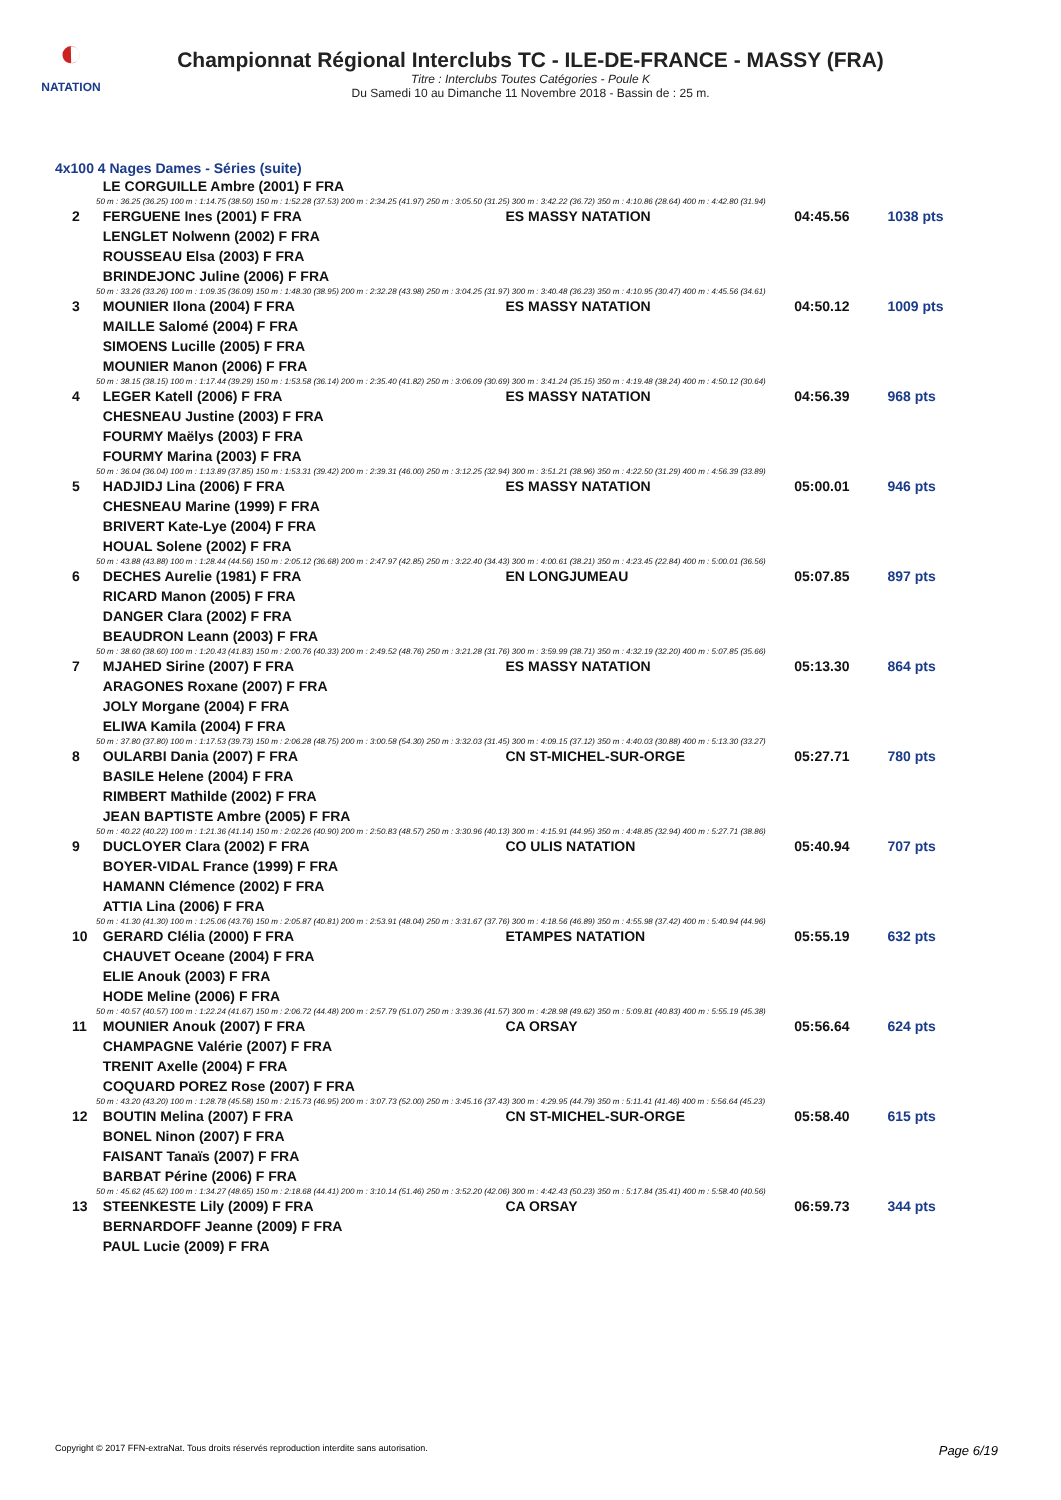◐
NATATION
Championnat Régional Interclubs TC - ILE-DE-FRANCE - MASSY (FRA)
Titre : Interclubs Toutes Catégories - Poule K
Du Samedi 10 au Dimanche 11 Novembre 2018 - Bassin de : 25 m.
4x100 4 Nages Dames - Séries (suite)
| | LE CORGUILLE Ambre (2001) F FRA | | | |
| 50 m : 36.25 (36.25) 100 m : 1:14.75 (38.50) 150 m : 1:52.28 (37.53) 200 m : 2:34.25 (41.97) 250 m : 3:05.50 (31.25) 300 m : 3:42.22 (36.72) 350 m : 4:10.86 (28.64) 400 m : 4:42.80 (31.94) | | | | |
| 2 | FERGUENE Ines (2001) F FRA | ES MASSY NATATION | 04:45.56 | 1038 pts |
| | LENGLET Nolwenn (2002) F FRA | | | |
| | ROUSSEAU Elsa (2003) F FRA | | | |
| | BRINDEJONC Juline (2006) F FRA | | | |
| 50 m : 33.26 (33.26) 100 m : 1:09.35 (36.09) 150 m : 1:48.30 (38.95) 200 m : 2:32.28 (43.98) 250 m : 3:04.25 (31.97) 300 m : 3:40.48 (36.23) 350 m : 4:10.95 (30.47) 400 m : 4:45.56 (34.61) | | | | |
| 3 | MOUNIER Ilona (2004) F FRA | ES MASSY NATATION | 04:50.12 | 1009 pts |
| | MAILLE Salomé (2004) F FRA | | | |
| | SIMOENS Lucille (2005) F FRA | | | |
| | MOUNIER Manon (2006) F FRA | | | |
| 50 m : 38.15 (38.15) 100 m : 1:17.44 (39.29) 150 m : 1:53.58 (36.14) 200 m : 2:35.40 (41.82) 250 m : 3:06.09 (30.69) 300 m : 3:41.24 (35.15) 350 m : 4:19.48 (38.24) 400 m : 4:50.12 (30.64) | | | | |
| 4 | LEGER Katell (2006) F FRA | ES MASSY NATATION | 04:56.39 | 968 pts |
| | CHESNEAU Justine (2003) F FRA | | | |
| | FOURMY Maëlys (2003) F FRA | | | |
| | FOURMY Marina (2003) F FRA | | | |
| 50 m : 36.04 (36.04) 100 m : 1:13.89 (37.85) 150 m : 1:53.31 (39.42) 200 m : 2:39.31 (46.00) 250 m : 3:12.25 (32.94) 300 m : 3:51.21 (38.96) 350 m : 4:22.50 (31.29) 400 m : 4:56.39 (33.89) | | | | |
| 5 | HADJIDJ Lina (2006) F FRA | ES MASSY NATATION | 05:00.01 | 946 pts |
| | CHESNEAU Marine (1999) F FRA | | | |
| | BRIVERT Kate-Lye (2004) F FRA | | | |
| | HOUAL Solene (2002) F FRA | | | |
| 50 m : 43.88 (43.88) 100 m : 1:28.44 (44.56) 150 m : 2:05.12 (36.68) 200 m : 2:47.97 (42.85) 250 m : 3:22.40 (34.43) 300 m : 4:00.61 (38.21) 350 m : 4:23.45 (22.84) 400 m : 5:00.01 (36.56) | | | | |
| 6 | DECHES Aurelie (1981) F FRA | EN LONGJUMEAU | 05:07.85 | 897 pts |
| | RICARD Manon (2005) F FRA | | | |
| | DANGER Clara (2002) F FRA | | | |
| | BEAUDRON Leann (2003) F FRA | | | |
| 50 m : 38.60 (38.60) 100 m : 1:20.43 (41.83) 150 m : 2:00.76 (40.33) 200 m : 2:49.52 (48.76) 250 m : 3:21.28 (31.76) 300 m : 3:59.99 (38.71) 350 m : 4:32.19 (32.20) 400 m : 5:07.85 (35.66) | | | | |
| 7 | MJAHED Sirine (2007) F FRA | ES MASSY NATATION | 05:13.30 | 864 pts |
| | ARAGONES Roxane (2007) F FRA | | | |
| | JOLY Morgane (2004) F FRA | | | |
| | ELIWA Kamila (2004) F FRA | | | |
| 50 m : 37.80 (37.80) 100 m : 1:17.53 (39.73) 150 m : 2:06.28 (48.75) 200 m : 3:00.58 (54.30) 250 m : 3:32.03 (31.45) 300 m : 4:09.15 (37.12) 350 m : 4:40.03 (30.88) 400 m : 5:13.30 (33.27) | | | | |
| 8 | OULARBI Dania (2007) F FRA | CN ST-MICHEL-SUR-ORGE | 05:27.71 | 780 pts |
| | BASILE Helene (2004) F FRA | | | |
| | RIMBERT Mathilde (2002) F FRA | | | |
| | JEAN BAPTISTE Ambre (2005) F FRA | | | |
| 50 m : 40.22 (40.22) 100 m : 1:21.36 (41.14) 150 m : 2:02.26 (40.90) 200 m : 2:50.83 (48.57) 250 m : 3:30.96 (40.13) 300 m : 4:15.91 (44.95) 350 m : 4:48.85 (32.94) 400 m : 5:27.71 (38.86) | | | | |
| 9 | DUCLOYER Clara (2002) F FRA | CO ULIS NATATION | 05:40.94 | 707 pts |
| | BOYER-VIDAL France (1999) F FRA | | | |
| | HAMANN Clémence (2002) F FRA | | | |
| | ATTIA Lina (2006) F FRA | | | |
| 50 m : 41.30 (41.30) 100 m : 1:25.06 (43.76) 150 m : 2:05.87 (40.81) 200 m : 2:53.91 (48.04) 250 m : 3:31.67 (37.76) 300 m : 4:18.56 (46.89) 350 m : 4:55.98 (37.42) 400 m : 5:40.94 (44.96) | | | | |
| 10 | GERARD Clélia (2000) F FRA | ETAMPES NATATION | 05:55.19 | 632 pts |
| | CHAUVET Oceane (2004) F FRA | | | |
| | ELIE Anouk (2003) F FRA | | | |
| | HODE Meline (2006) F FRA | | | |
| 50 m : 40.57 (40.57) 100 m : 1:22.24 (41.67) 150 m : 2:06.72 (44.48) 200 m : 2:57.79 (51.07) 250 m : 3:39.36 (41.57) 300 m : 4:28.98 (49.62) 350 m : 5:09.81 (40.83) 400 m : 5:55.19 (45.38) | | | | |
| 11 | MOUNIER Anouk (2007) F FRA | CA ORSAY | 05:56.64 | 624 pts |
| | CHAMPAGNE Valérie (2007) F FRA | | | |
| | TRENIT Axelle (2004) F FRA | | | |
| | COQUARD POREZ Rose (2007) F FRA | | | |
| 50 m : 43.20 (43.20) 100 m : 1:28.78 (45.58) 150 m : 2:15.73 (46.95) 200 m : 3:07.73 (52.00) 250 m : 3:45.16 (37.43) 300 m : 4:29.95 (44.79) 350 m : 5:11.41 (41.46) 400 m : 5:56.64 (45.23) | | | | |
| 12 | BOUTIN Melina (2007) F FRA | CN ST-MICHEL-SUR-ORGE | 05:58.40 | 615 pts |
| | BONEL Ninon (2007) F FRA | | | |
| | FAISANT Tanaïs (2007) F FRA | | | |
| | BARBAT Périne (2006) F FRA | | | |
| 50 m : 45.62 (45.62) 100 m : 1:34.27 (48.65) 150 m : 2:18.68 (44.41) 200 m : 3:10.14 (51.46) 250 m : 3:52.20 (42.06) 300 m : 4:42.43 (50.23) 350 m : 5:17.84 (35.41) 400 m : 5:58.40 (40.56) | | | | |
| 13 | STEENKESTE Lily (2009) F FRA | CA ORSAY | 06:59.73 | 344 pts |
| | BERNARDOFF Jeanne (2009) F FRA | | | |
| | PAUL Lucie (2009) F FRA | | | |
Copyright © 2017 FFN-extraNat. Tous droits réservés reproduction interdite sans autorisation. Page 6/19